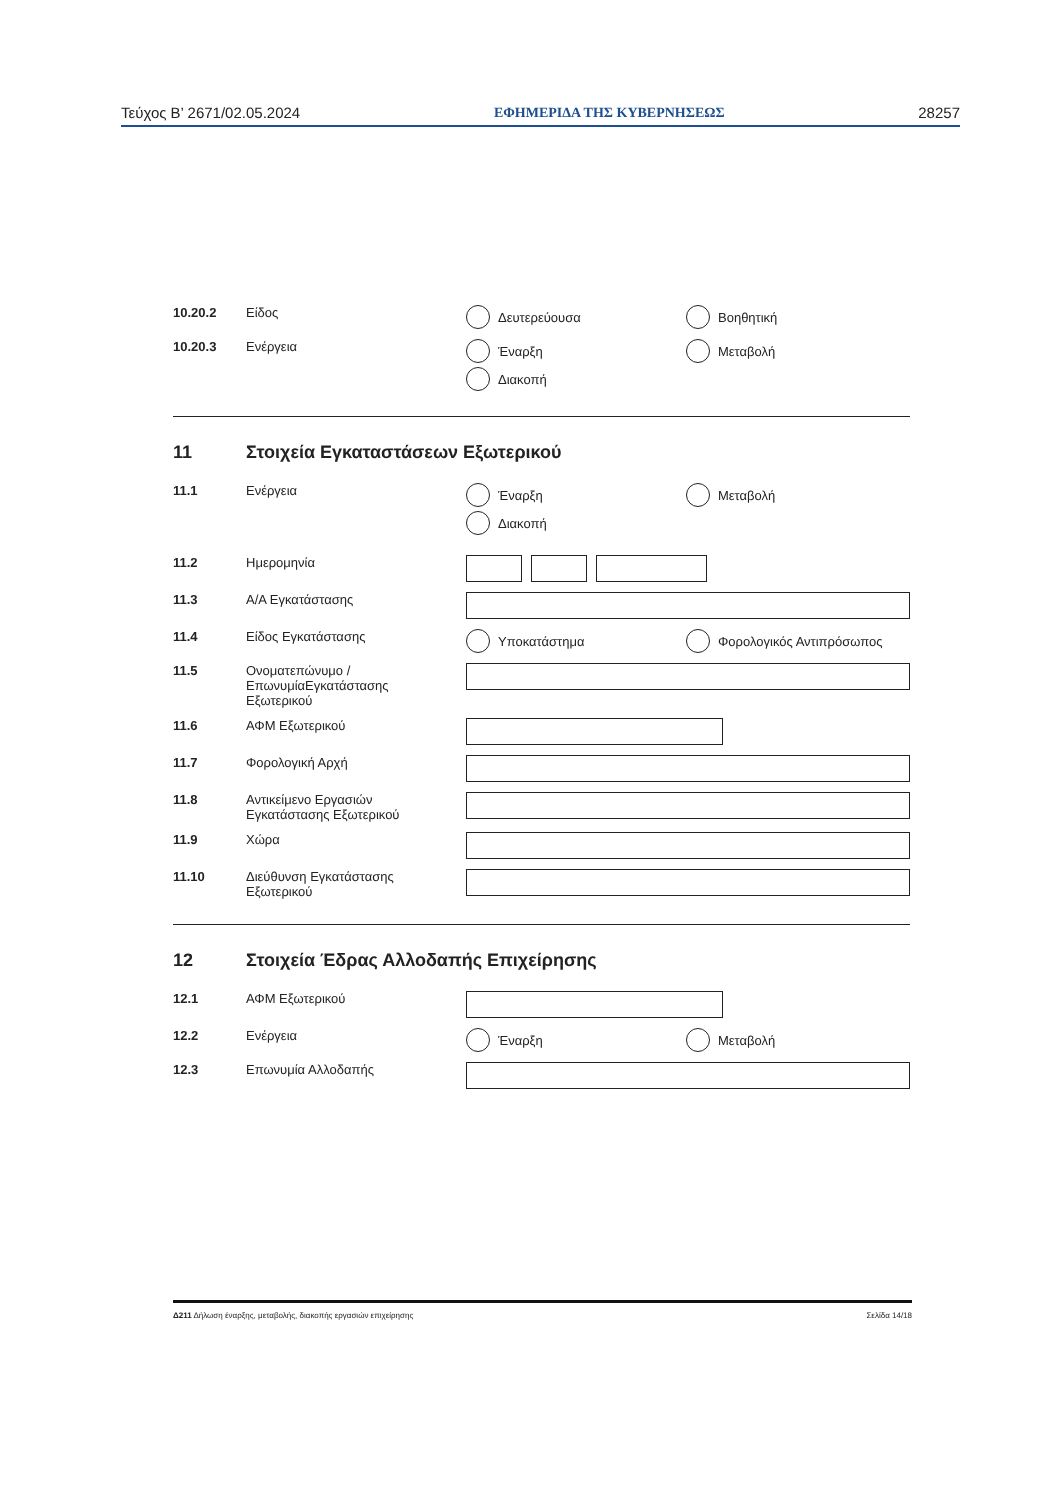Τεύχος B’ 2671/02.05.2024 ΕΦΗΜΕΡΙΔΑ ΤΗΣ ΚΥΒΕΡΝΗΣΕΩΣ 28257
10.20.2 Είδος Δευτερεύουσα
Βοηθητική
10.20.3 Ενέργεια Έναρξη
Μεταβολή
Διακοπή
11 Στοιχεία Εγκαταστάσεων Εξωτερικού
11.1 Ενέργεια Έναρξη
Μεταβολή
Διακοπή
11.2 Ημερομηνία
11.3 Α/Α Εγκατάστασης
11.4 Είδος Εγκατάστασης Υποκατάστημα
Φορολογικός Αντιπρόσωπος
11.5 Ονοματεπώνυμο /
ΕπωνυμίαΕγκατάστασης
Εξωτερικού
11.6 ΑΦΜ Εξωτερικού
11.7 Φορολογική Αρχή
11.8 Αντικείμενο Εργασιών
Εγκατάστασης Εξωτερικού
11.9 Χώρα
11.10 Διεύθυνση Εγκατάστασης
Εξωτερικού
12 Στοιχεία Έδρας Αλλοδαπής Επιχείρησης
12.1 ΑΦΜ Εξωτερικού
12.2 Ενέργεια Έναρξη
Μεταβολή
12.3 Επωνυμία Αλλοδαπής
Δ211 Δήλωση έναρξης, μεταβολής, διακοπής εργασιών επιχείρησης Σελίδα 14/18